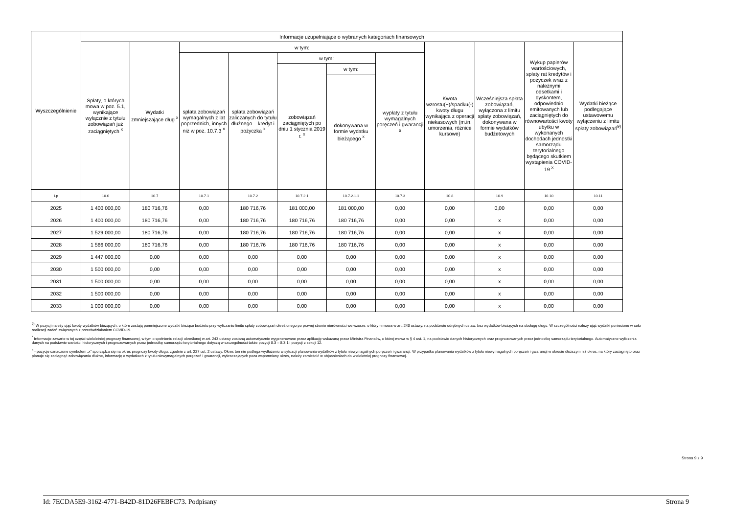| Wyszczególnienie | Informacje uzupełniające o wybranych kategoriach finansowych | | | | | | | | | | |
| --- | --- | --- | --- | --- | --- | --- | --- | --- | --- | --- | --- |
| | Spłaty, o których mowa w poz. 5.1, wynikające wyłącznie z tytułu zobowiązań już zaciągniętych <sup>x</sup> | Wydatki zmniejszające dług <sup>x</sup> | w tym: | | | | | Kwota wzrostu(+)/spadku(-) kwoty długu wynikająca z operacji niekasowych (m.in. umorzenia, różnice kursowe) | Wcześniejsza spłata zobowiązań, wyłączona z limitu spłaty zobowiązań, dokonywana w formie wydatków budżetowych | Wykup papierów wartościowych, spłaty rat kredytów i pożyczek wraz z należnymi odsetkami i dyskontem, odpowiednio emitowanych lub zaciągniętych do równowartości kwoty ubytku w wykonanych dochodach jednostki samorządu terytorialnego będącego skutkiem wystąpienia COVID-19 <sup>x</sup> | Wydatki bieżące podlegające ustawowemu wyłączeniu z limitu spłaty zobowiązań<sup>9)</sup> |
| | | | spłata zobowiązań wymagalnych z lat poprzednich, innych niż w poz. 10.7.3 <sup>x</sup> | spłata zobowiązań zaliczanych do tytułu dłużnego – kredyt i pożyczka <sup>x</sup> | w tym: | | wypłaty z tytułu wymagalnych poręczeń i gwarancji x | | | | |
| | | | | | zobowiązań zaciągniętych po dniu 1 stycznia 2019 r. <sup>x</sup> | w tym: | | | | | |
| | | | | | | dokonywana w formie wydatku bieżącego <sup>x</sup> | | | | | |
| Lp | 10.6 | 10.7 | 10.7.1 | 10.7.2 | 10.7.2.1 | 10.7.2.1.1 | 10.7.3 | 10.8 | 10.9 | 10.10 | 10.11 |
| 2025 | 1 400 000,00 | 180 716,76 | 0,00 | 180 716,76 | 181 000,00 | 181 000,00 | 0,00 | 0,00 | 0,00 | 0,00 | 0,00 |
| 2026 | 1 400 000,00 | 180 716,76 | 0,00 | 180 716,76 | 180 716,76 | 180 716,76 | 0,00 | 0,00 | x | 0,00 | 0,00 |
| 2027 | 1 529 000,00 | 180 716,76 | 0,00 | 180 716,76 | 180 716,76 | 180 716,76 | 0,00 | 0,00 | x | 0,00 | 0,00 |
| 2028 | 1 566 000,00 | 180 716,76 | 0,00 | 180 716,76 | 180 716,76 | 180 716,76 | 0,00 | 0,00 | x | 0,00 | 0,00 |
| 2029 | 1 447 000,00 | 0,00 | 0,00 | 0,00 | 0,00 | 0,00 | 0,00 | 0,00 | x | 0,00 | 0,00 |
| 2030 | 1 500 000,00 | 0,00 | 0,00 | 0,00 | 0,00 | 0,00 | 0,00 | 0,00 | x | 0,00 | 0,00 |
| 2031 | 1 500 000,00 | 0,00 | 0,00 | 0,00 | 0,00 | 0,00 | 0,00 | 0,00 | x | 0,00 | 0,00 |
| 2032 | 1 500 000,00 | 0,00 | 0,00 | 0,00 | 0,00 | 0,00 | 0,00 | 0,00 | x | 0,00 | 0,00 |
| 2033 | 1 000 000,00 | 0,00 | 0,00 | 0,00 | 0,00 | 0,00 | 0,00 | 0,00 | x | 0,00 | 0,00 |
<sup>9)</sup> W pozycji należy ująć kwoty wydatków bieżących, o które zostają pomniejszone wydatki bieżące budżetu przy wyliczaniu limitu spłaty zobowiązań określonego po prawej stronie nierówności we wzorze, o którym mowa w art. 243 ustawy, na podstawie odrębnych ustaw, bez wydatków bieżących na obsługę długu. W szczególności należy ująć wydatki poniesione w celu realizacji zadań związanych z przeciwdziałaniem COVID-19.
<sup>*</sup> Informacje zawarte w tej części wieloletniej prognozy finansowej, w tym o spełnieniu relacji określonej w art. 243 ustawy zostaną automatycznie wygenerowane przez aplikację wskazaną przez Ministra Finansów, o której mowa w § 4 ust. 1, na podstawie danych historycznych oraz prognozowanych przez jednostkę samorządu terytorialnego. Automatyczne wyliczenia danych na podstawie wartości historycznych i prognozowanych przez jednostkę samorządu terytorialnego dotyczą w szczególności także pozycji 8.3 – 8.3.1 i pozycji z sekcji 12.
<sup>x</sup> - pozycje oznaczone symbolem „x” sporządza się na okres prognozy kwoty długu, zgodnie z art. 227 ust. 2 ustawy. Okres ten nie podlega wydłużeniu w sytuacji planowania wydatków z tytułu niewymagalnych poręczeń i gwarancji. W przypadku planowania wydatków z tytułu niewymagalnych poręczeń i gwarancji w okresie dłuższym niż okres, na który zaciągnięto oraz planuje się zaciągnąć zobowiązania dłużne, informację o wydatkach z tytułu niewymagalnych poręczeń i gwarancji, wykraczających poza wspomniany okres, należy zamieścić w objaśnieniach do wieloletniej prognozy finansowej.
Strona 9 z 9
Id: 7ECDA5E9-3162-4771-B42D-81D26FEBFC73. Podpisany Strona 9